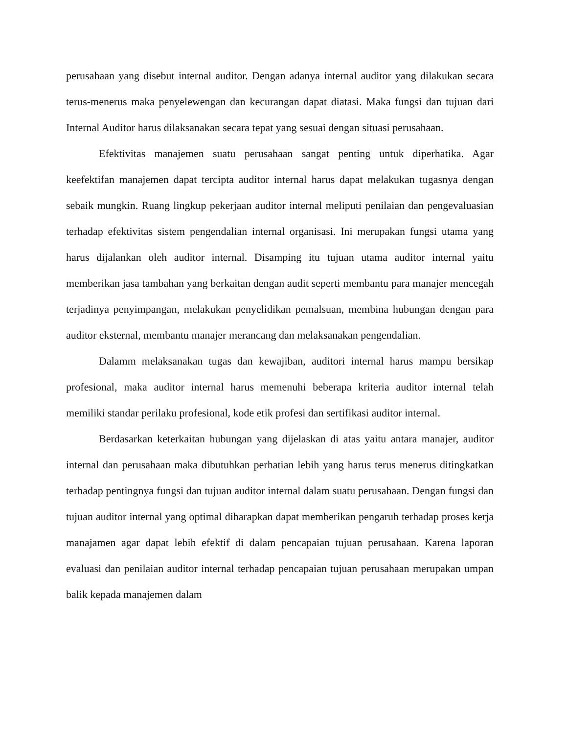perusahaan yang disebut internal auditor. Dengan adanya internal auditor yang dilakukan secara terus-menerus maka penyelewengan dan kecurangan dapat diatasi. Maka fungsi dan tujuan dari Internal Auditor harus dilaksanakan secara tepat yang sesuai dengan situasi perusahaan.
Efektivitas manajemen suatu perusahaan sangat penting untuk diperhatika. Agar keefektifan manajemen dapat tercipta auditor internal harus dapat melakukan tugasnya dengan sebaik mungkin. Ruang lingkup pekerjaan auditor internal meliputi penilaian dan pengevaluasian terhadap efektivitas sistem pengendalian internal organisasi. Ini merupakan fungsi utama yang harus dijalankan oleh auditor internal. Disamping itu tujuan utama auditor internal yaitu memberikan jasa tambahan yang berkaitan dengan audit seperti membantu para manajer mencegah terjadinya penyimpangan, melakukan penyelidikan pemalsuan, membina hubungan dengan para auditor eksternal, membantu manajer merancang dan melaksanakan pengendalian.
Dalamm melaksanakan tugas dan kewajiban, auditori internal harus mampu bersikap profesional, maka auditor internal harus memenuhi beberapa kriteria auditor internal telah memiliki standar perilaku profesional, kode etik profesi dan sertifikasi auditor internal.
Berdasarkan keterkaitan hubungan yang dijelaskan di atas yaitu antara manajer, auditor internal dan perusahaan maka dibutuhkan perhatian lebih yang harus terus menerus ditingkatkan terhadap pentingnya fungsi dan tujuan auditor internal dalam suatu perusahaan. Dengan fungsi dan tujuan auditor internal yang optimal diharapkan dapat memberikan pengaruh terhadap proses kerja manajamen agar dapat lebih efektif di dalam pencapaian tujuan perusahaan. Karena laporan evaluasi dan penilaian auditor internal terhadap pencapaian tujuan perusahaan merupakan umpan balik kepada manajemen dalam